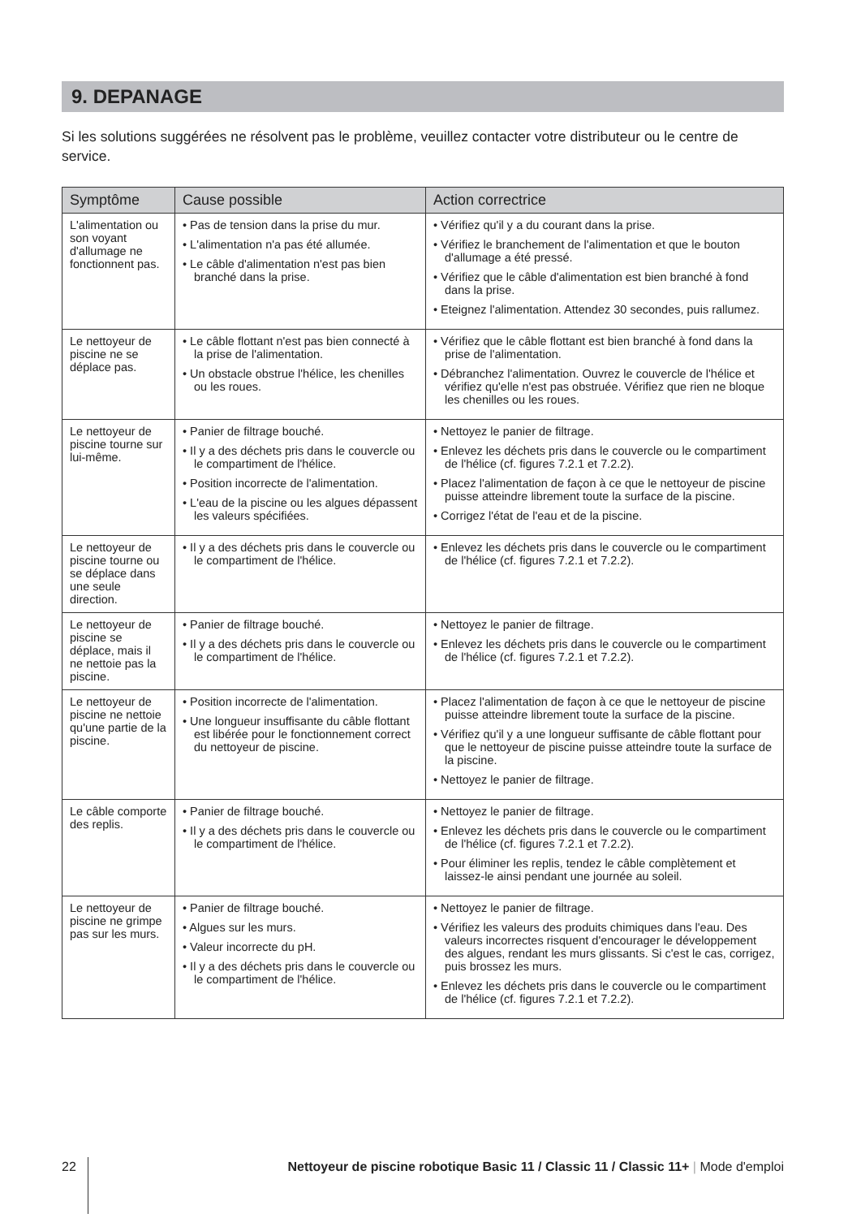9. DEPANAGE
Si les solutions suggérées ne résolvent pas le problème, veuillez contacter votre distributeur ou le centre de service.
| Symptôme | Cause possible | Action correctrice |
| --- | --- | --- |
| L'alimentation ou son voyant d'allumage ne fonctionnent pas. | • Pas de tension dans la prise du mur. • L'alimentation n'a pas été allumée. • Le câble d'alimentation n'est pas bien branché dans la prise. | • Vérifiez qu'il y a du courant dans la prise. • Vérifiez le branchement de l'alimentation et que le bouton d'allumage a été pressé. • Vérifiez que le câble d'alimentation est bien branché à fond dans la prise. • Eteignez l'alimentation. Attendez 30 secondes, puis rallumez. |
| Le nettoyeur de piscine ne se déplace pas. | • Le câble flottant n'est pas bien connecté à la prise de l'alimentation. • Un obstacle obstrue l'hélice, les chenilles ou les roues. | • Vérifiez que le câble flottant est bien branché à fond dans la prise de l'alimentation. • Débranchez l'alimentation. Ouvrez le couvercle de l'hélice et vérifiez qu'elle n'est pas obstruée. Vérifiez que rien ne bloque les chenilles ou les roues. |
| Le nettoyeur de piscine tourne sur lui-même. | • Panier de filtrage bouché. • Il y a des déchets pris dans le couvercle ou le compartiment de l'hélice. • Position incorrecte de l'alimentation. • L'eau de la piscine ou les algues dépassent les valeurs spécifiées. | • Nettoyez le panier de filtrage. • Enlevez les déchets pris dans le couvercle ou le compartiment de l'hélice (cf. figures 7.2.1 et 7.2.2). • Placez l'alimentation de façon à ce que le nettoyeur de piscine puisse atteindre librement toute la surface de la piscine. • Corrigez l'état de l'eau et de la piscine. |
| Le nettoyeur de piscine tourne ou se déplace dans une seule direction. | • Il y a des déchets pris dans le couvercle ou le compartiment de l'hélice. | • Enlevez les déchets pris dans le couvercle ou le compartiment de l'hélice (cf. figures 7.2.1 et 7.2.2). |
| Le nettoyeur de piscine se déplace, mais il ne nettoie pas la piscine. | • Panier de filtrage bouché. • Il y a des déchets pris dans le couvercle ou le compartiment de l'hélice. | • Nettoyez le panier de filtrage. • Enlevez les déchets pris dans le couvercle ou le compartiment de l'hélice (cf. figures 7.2.1 et 7.2.2). |
| Le nettoyeur de piscine ne nettoie qu'une partie de la piscine. | • Position incorrecte de l'alimentation. • Une longueur insuffisante du câble flottant est libérée pour le fonctionnement correct du nettoyeur de piscine. | • Placez l'alimentation de façon à ce que le nettoyeur de piscine puisse atteindre librement toute la surface de la piscine. • Vérifiez qu'il y a une longueur suffisante de câble flottant pour que le nettoyeur de piscine puisse atteindre toute la surface de la piscine. • Nettoyez le panier de filtrage. |
| Le câble comporte des replis. | • Panier de filtrage bouché. • Il y a des déchets pris dans le couvercle ou le compartiment de l'hélice. | • Nettoyez le panier de filtrage. • Enlevez les déchets pris dans le couvercle ou le compartiment de l'hélice (cf. figures 7.2.1 et 7.2.2). • Pour éliminer les replis, tendez le câble complètement et laissez-le ainsi pendant une journée au soleil. |
| Le nettoyeur de piscine ne grimpe pas sur les murs. | • Panier de filtrage bouché. • Algues sur les murs. • Valeur incorrecte du pH. • Il y a des déchets pris dans le couvercle ou le compartiment de l'hélice. | • Nettoyez le panier de filtrage. • Vérifiez les valeurs des produits chimiques dans l'eau. Des valeurs incorrectes risquent d'encourager le développement des algues, rendant les murs glissants. Si c'est le cas, corrigez, puis brossez les murs. • Enlevez les déchets pris dans le couvercle ou le compartiment de l'hélice (cf. figures 7.2.1 et 7.2.2). |
22 Nettoyeur de piscine robotique Basic 11 / Classic 11 / Classic 11+ | Mode d'emploi